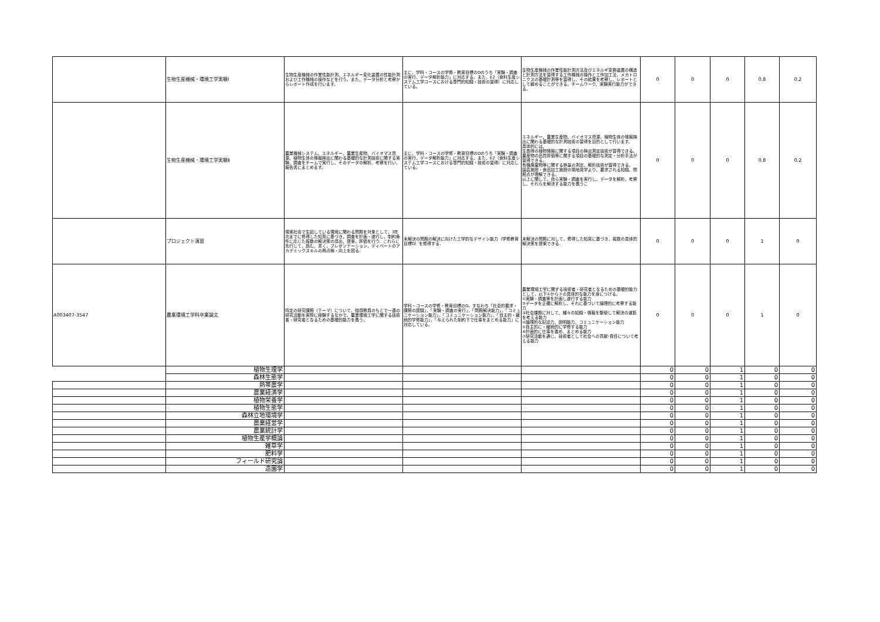| | 生物生産機械・環境工学実験Ⅰ | 生物生産機械の作業性能計測、エネルギー変化装置の性能計測および工作機械の操作などを行う。また、データ分析と考察からレポート作成を行います。 | 主に，学科・コースの学修・教育目標のDのうち「実験・調査の実行，データ解析能力」に対応する。また，E2（食料生産システム工学コースにおける専門的知識・技術の習得）に対応している。 | 生物生産機械の作業性能計測方法及びエネルギ変換装置の構造と計測方法を習得する工作機械の操作と工作加工法、メカトロニクスの基礎計測等を習得し、その結果を考察し、レポートとして纏めることができる。チームワーク、実験実行能力ができる。 | 0 | 0 | 0 | 0.8 | 0.2 |
| | 生物生産機械・環境工学実験Ⅱ | 農業機械システム、エネルギー、農業生産物、バイオマス資源、植物生体の情報検出に関わる基礎的な計測技術に関する実験、調査をチームで実行し、そのデータの解析、考察を行い、報告書にまとめます。 | 主に，学科・コースの学修・教育目標のDのうち「実験・調査の実行，データ解析能力」に対応する。また，E2（食料生産システム工学コースにおける専門的知識・技術の習得）に対応している。 | エネルギー、農業生産物、バイオマス資源、植物生体の情報検出に関わる基礎的な計測技術の習得を目的として行います。 具体的には、 生長時の植物情報に関する項目の検出測定技術が習得できる。 農産物の品質評価等に関する項目の基礎的な測定・分析手法が習得できる。 有機廃棄物等に関する熱量の測定、解析技術が習得できる。 園芸施設・食品加工施設の現地見学より、要求される知識、問題点が理解できる。 以上に関して、自ら実験・調査を実行し、データを解析，考察し、それらを解決する能力を養うこ | 0 | 0 | 0 | 0.8 | 0.2 |
| | プロジェクト演習 | 現実社会で生起している環境に関わる問題を対象として，3年次までに修得した知見に基づき，調査を計画・遂行し，制約条件に応じた複数の解決策の導出，提案，評価を行う．これらに先行して，読む，書く，プレゼンテーション，ディベートのアカデミックスキルの再点検・向上を図る． | 未解決の問題の解決に向けた工学的なデザイン能力（学修教育目標D）を修得する． | 未解決の問題に対して，修得した知見に基づき，複数の具体的解決策を提案できる． | 0 | 0 | 0 | 1 | 0 |
| A003407-3547 | 農業環境工学科卒業論文 | 特定の研究課題（テーマ）について、指導教員のもとで一連の研究活動を実際に経験するなかで、農業環境工学に関する技術者・研究者となるための基礎的能力を養う。 | 学科・コースの学修・教育目標のD，すなわち「社会的要求・課題の認識」，「実験・調査の実行」，「問題解決能力」，「コミュニケーション能力」，「コミュニケーション能力」，「自主的・継続的学修能力」，「与えられた制約下で仕事をまとめる能力」に対応している。 | 農業環境工学に関する技術者・研究者となるための基礎的能力として，以下①から⑦の具体的な能力を身につける。 ①実験・調査等を計画し遂行する能力 ②データを正確に解析し、それに基づいて論理的に考察する能力 ③社会課題に対して、種々の知識・情報を駆使して解決の道筋を考える能力 ④論理的な記述力、説明能力、コミュニケーション能力 ⑤自主的に・継続的に学修する能力 ⑥計画的に仕事を進め、まとめる能力 ⑦研究活動を通じ、技術者として社会への貢献･責任について考える能力 | 0 | 0 | 0 | 1 | 0 |
| | 植物生理学 | | | | 0 | 0 | 1 | 0 | 0 |
| | 森林生態学 | | | | 0 | 0 | 1 | 0 | 0 |
| | 熱帯農学 | | | | 0 | 0 | 1 | 0 | 0 |
| | 農業経済学 | | | | 0 | 0 | 1 | 0 | 0 |
| | 植物栄養学 | | | | 0 | 0 | 1 | 0 | 0 |
| | 植物生態学 | | | | 0 | 0 | 1 | 0 | 0 |
| | 森林立地環境学 | | | | 0 | 0 | 1 | 0 | 0 |
| | 農業経営学 | | | | 0 | 0 | 1 | 0 | 0 |
| | 農業統計学 | | | | 0 | 0 | 1 | 0 | 0 |
| | 植物生産学概論 | | | | 0 | 0 | 1 | 0 | 0 |
| | 雑草学 | | | | 0 | 0 | 1 | 0 | 0 |
| | 肥料学 | | | | 0 | 0 | 1 | 0 | 0 |
| | フィールド研究論 | | | | 0 | 0 | 1 | 0 | 0 |
| | 造園学 | | | | 0 | 0 | 1 | 0 | 0 |